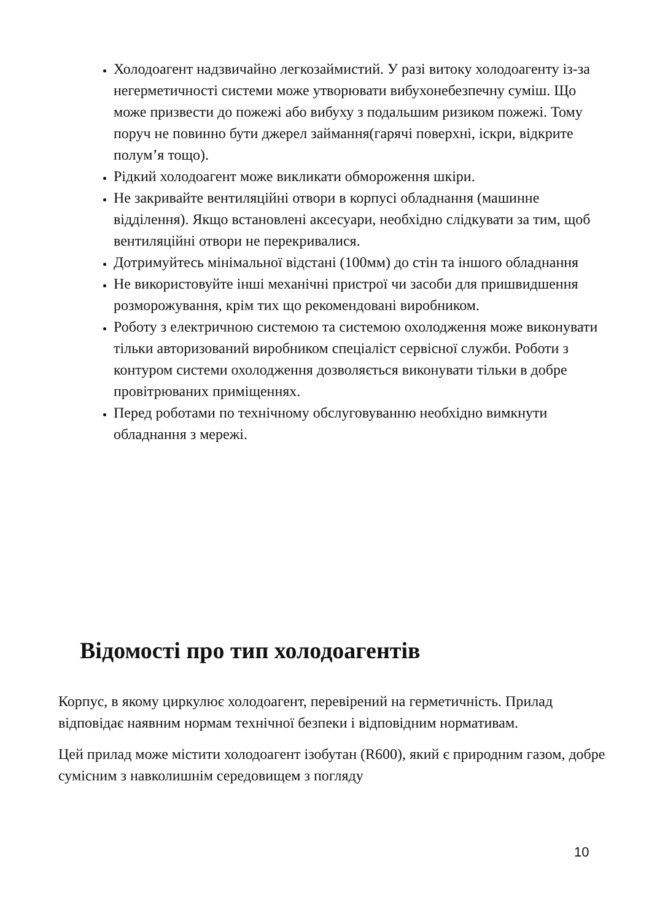Холодоагент надзвичайно легкозаймистий. У разі витоку холодоагенту із-за негерметичності системи може утворювати вибухонебезпечну суміш. Що може призвести до пожежі або вибуху з подальшим ризиком пожежі. Тому поруч не повинно бути джерел займання(гарячі поверхні, іскри, відкрите полум’я тощо).
Рідкий холодоагент може викликати обмороження шкіри.
Не закривайте вентиляційні отвори в корпусі обладнання (машинне відділення). Якщо встановлені аксесуари, необхідно слідкувати за тим, щоб вентиляційні отвори не перекривалися.
Дотримуйтесь мінімальної відстані (100мм) до стін та іншого обладнання
Не використовуйте інші механічні пристрої чи засоби для пришвидшення розморожування, крім тих що рекомендовані виробником.
Роботу з електричною системою та системою охолодження може виконувати тільки авторизований виробником спеціаліст сервісної служби. Роботи з контуром системи охолодження дозволяється виконувати тільки в добре провітрюваних приміщеннях.
Перед роботами по технічному обслуговуванню необхідно вимкнути обладнання з мережі.
Відомості про тип холодоагентів
Корпус, в якому циркулює холодоагент, перевірений на герметичність. Прилад відповідає наявним нормам технічної безпеки і відповідним нормативам.
Цей прилад може містити холодоагент ізобутан (R600), який є природним газом, добре сумісним з навколишнім середовищем з погляду
10